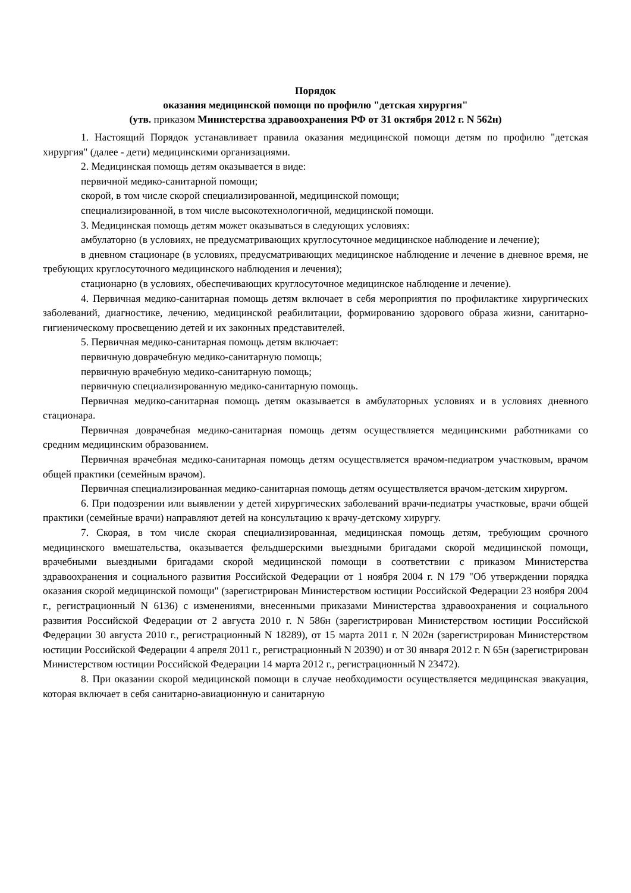Порядок
оказания медицинской помощи по профилю "детская хирургия"
(утв. приказом Министерства здравоохранения РФ от 31 октября 2012 г. N 562н)
1. Настоящий Порядок устанавливает правила оказания медицинской помощи детям по профилю "детская хирургия" (далее - дети) медицинскими организациями.
2. Медицинская помощь детям оказывается в виде:
первичной медико-санитарной помощи;
скорой, в том числе скорой специализированной, медицинской помощи;
специализированной, в том числе высокотехнологичной, медицинской помощи.
3. Медицинская помощь детям может оказываться в следующих условиях:
амбулаторно (в условиях, не предусматривающих круглосуточное медицинское наблюдение и лечение);
в дневном стационаре (в условиях, предусматривающих медицинское наблюдение и лечение в дневное время, не требующих круглосуточного медицинского наблюдения и лечения);
стационарно (в условиях, обеспечивающих круглосуточное медицинское наблюдение и лечение).
4. Первичная медико-санитарная помощь детям включает в себя мероприятия по профилактике хирургических заболеваний, диагностике, лечению, медицинской реабилитации, формированию здорового образа жизни, санитарно-гигиеническому просвещению детей и их законных представителей.
5. Первичная медико-санитарная помощь детям включает:
первичную доврачебную медико-санитарную помощь;
первичную врачебную медико-санитарную помощь;
первичную специализированную медико-санитарную помощь.
Первичная медико-санитарная помощь детям оказывается в амбулаторных условиях и в условиях дневного стационара.
Первичная доврачебная медико-санитарная помощь детям осуществляется медицинскими работниками со средним медицинским образованием.
Первичная врачебная медико-санитарная помощь детям осуществляется врачом-педиатром участковым, врачом общей практики (семейным врачом).
Первичная специализированная медико-санитарная помощь детям осуществляется врачом-детским хирургом.
6. При подозрении или выявлении у детей хирургических заболеваний врачи-педиатры участковые, врачи общей практики (семейные врачи) направляют детей на консультацию к врачу-детскому хирургу.
7. Скорая, в том числе скорая специализированная, медицинская помощь детям, требующим срочного медицинского вмешательства, оказывается фельдшерскими выездными бригадами скорой медицинской помощи, врачебными выездными бригадами скорой медицинской помощи в соответствии с приказом Министерства здравоохранения и социального развития Российской Федерации от 1 ноября 2004 г. N 179 "Об утверждении порядка оказания скорой медицинской помощи" (зарегистрирован Министерством юстиции Российской Федерации 23 ноября 2004 г., регистрационный N 6136) с изменениями, внесенными приказами Министерства здравоохранения и социального развития Российской Федерации от 2 августа 2010 г. N 586н (зарегистрирован Министерством юстиции Российской Федерации 30 августа 2010 г., регистрационный N 18289), от 15 марта 2011 г. N 202н (зарегистрирован Министерством юстиции Российской Федерации 4 апреля 2011 г., регистрационный N 20390) и от 30 января 2012 г. N 65н (зарегистрирован Министерством юстиции Российской Федерации 14 марта 2012 г., регистрационный N 23472).
8. При оказании скорой медицинской помощи в случае необходимости осуществляется медицинская эвакуация, которая включает в себя санитарно-авиационную и санитарную